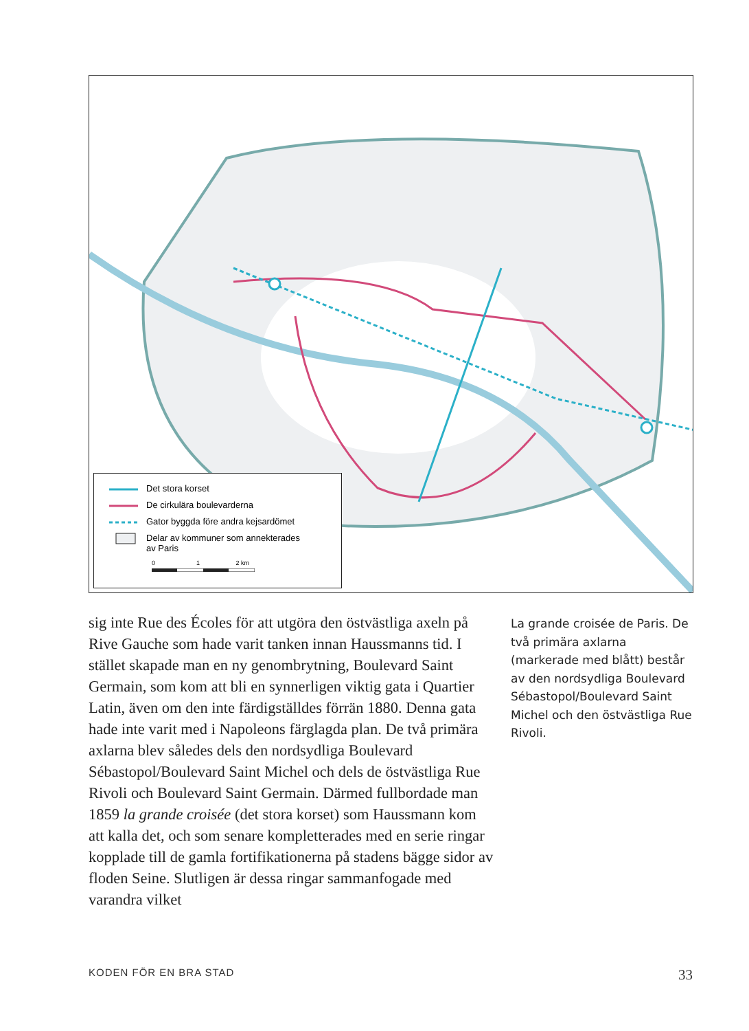Det stora korset
De cirkulära boulevarderna
Gator byggda före andra kejsardömet
Delar av kommuner som annekterades
av Paris
0 1 2 km
sig inte Rue des Écoles för att utgöra den östvästliga axeln på Rive Gauche som hade varit tanken innan Haussmanns tid. I stället skapade man en ny genombrytning, Boulevard Saint Germain, som kom att bli en synnerligen viktig gata i Quartier Latin, även om den inte färdigställdes förrän 1880. Denna gata hade inte varit med i Napoleons färglagda plan. De två primära axlarna blev således dels den nordsydliga Boulevard Sébastopol/Boulevard Saint Michel och dels de östvästliga Rue Rivoli och Boulevard Saint Germain. Därmed fullbordade man 1859 la grande croisée (det stora korset) som Haussmann kom att kalla det, och som senare kompletterades med en serie ringar kopplade till de gamla fortifikationerna på stadens bägge sidor av floden Seine. Slutligen är dessa ringar sammanfogade med varandra vilket
La grande croisée de Paris. De två primära axlarna (markerade med blått) består av den nordsydliga Boulevard Sébastopol/Boulevard Saint Michel och den östvästliga Rue Rivoli.
KODEN FÖR EN BRA STAD 33